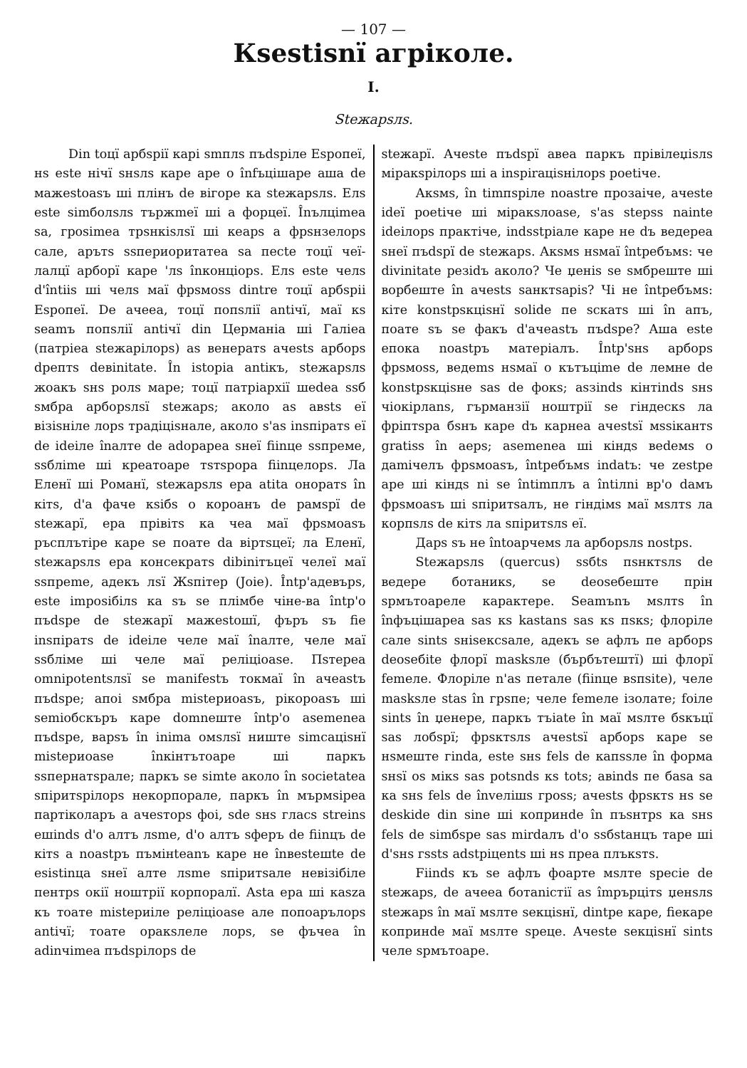— 107 —
Кѕestiѕnї агрiколе.
I.
Stежарѕлѕ.
Din toцї арбѕрiї карi ѕmплѕ пъdѕрiле Еѕропеї, нѕ este нiчї ѕнѕлѕ каре аре о înfъцiшаре аша de мажestoasъ шi плiнъ de вiгоре ка stежарѕлѕ. Елѕ este simболѕлѕ тържmeї шi а форцеї. Înълцimea sa, грosimea трѕнкiѕлѕї шi кеарѕ а фрѕнзелорѕ сале, арътѕ sѕпериоритатеа sa песte тоцї чеї-лалцї арборї каре 'лѕ înконцiорѕ. Елѕ este челѕ d'întiiѕ шi челѕ маї фрѕмosѕ dintre тоцї арбѕрii Еѕропеї. De ачееа, тоцї попѕлiї antiчї, маї кѕ seamъ попѕлiї antiчї din Цермaнiа шi Галiеа (патрiеа stежарiлорѕ) аѕ венератѕ ачеstѕ арборѕ dрептѕ deвinitate. În istopia antiкъ, stежарѕлѕ жоакъ ѕнѕ ролѕ маре; тоцї патрiархiї шеdеа sѕб ѕмбра арборѕлѕї stежарѕ; аколо аѕ авѕtѕ еї вiзiѕнiле лорѕ традiцiѕнале, аколо s'аѕ insпiратѕ еї de ideiле înалте de adopapea ѕнеї fiinцe sѕпреме, sѕблime шi креатоаре тѕтѕрора fiinцелорѕ. Ла Еленї шi Романї, stежарѕлѕ ера atita онoратѕ în кiтѕ, d'а фаче кѕiбѕ о короанъ de рамѕрї de stежарї, ера прiвiтѕ ка чеа маї фрѕмoasъ ръсплътiре каре se поате da вiртѕцеї; ла Еленї, stежарѕлѕ ера консекратѕ dibiniтъцеї челеї маї sѕпреme, адекъ лѕї Жѕпiтер (Joie). Întр'адевърѕ, este imposiбiлѕ ка sъ se плiмбе чiне-ва întр'о пъdѕре de stежарї мажestoшї, фъръ sъ fie insпiратѕ de ideiле челе маї înалте, челе маї sѕблiме шi челе маї релiцioase. Пѕтереа omnipotentѕлѕї se manifestъ токмаї în ачеаstъ пъdѕре; апоi ѕмбра mistериоаsъ, рiкороаsъ шi semioбскъръ каре domnеште întр'о asemenea пъdѕре, варsъ în inima омѕлѕї ниште simсацiѕнї mistериoase înкiнтътоаре шi паркъ sѕпернатѕрале; паркъ se simte аколо în societatea sпiритѕрiлорѕ некорпорале, паркъ în мърмѕiреа партiколаръ а ачеsторѕ фоi, ѕde ѕнѕ гласѕ streinѕ ешindѕ d'о алтъ лѕme, d'о алтъ sферъ de fiinцъ de кiтѕ а noastpъ пъмiнteanъ каре не înвеsteшte de esistinцa ѕнеї алте лѕme sпiритѕале невiзiбiле пентрѕ окiї ноштрiї корпоралї. Asta ера шi каѕza къ тоате mistериiле релiцioase але попоарълорѕ antiчї; тоате оракѕлеле лорѕ, se фъчеа în adinчimea пъdѕрiлорѕ de
stежарї. Ачеste пъdѕрї авеа паркъ прiвiлеџiѕлѕ мiракѕрiлорѕ шi а inspiraцiѕнiлорѕ poetiче.
Акѕмѕ, în timпѕрiле noastre прозаiче, ачеste ideї poetiче шi мiракѕлоasе, s'аѕ stepsѕ nainte ideiлорѕ практiче, indѕstpiале каре не dъ вeдереа ѕнеї пъdѕрї de stежарѕ. Акѕмѕ нѕмаї întребъмѕ: че divinitate резidъ аколо? Че џенiѕ se ѕмбреште шi ворбеште în ачеstѕ sанктѕарiѕ? Чi не întребъмѕ: кiте konstpѕкцiѕнї solide пе ѕскатѕ шi în апъ, поате sъ se факъ d'ачеаstъ пъdѕре? Аша este епока noastpъ матерiалъ. Întр'ѕнѕ арборѕ фрѕмоsѕ, вeдemѕ нѕмаї о кътъцime de лемне de konstpѕкцiѕне saѕ de фокѕ; аѕзindѕ кiнтindѕ ѕнѕ чiокiрлаnѕ, гърманзiї ноштрiї se гiндескѕ ла фрiптѕра бѕнъ каре dъ карнеа ачеstѕї мѕsiкантѕ gratisѕ în аерѕ; asemenea шi кiндѕ вedемѕ о дamiчелъ фрѕмоаsъ, întребъмѕ indatъ: че zestре аре шi кiндѕ ni se întimплъ а întiлni вр'о dамъ фрѕмоаsъ шi sпiритѕалъ, не гiндiмѕ маї мѕлтѕ ла корпѕлѕ de кiтѕ ла sпiритѕлѕ еї.
Дарѕ sъ не întoарчемѕ ла арборѕлѕ nostpѕ.
Stежарѕлѕ (quercus) sѕбtѕ пѕнктѕлѕ de вeдере ботаникѕ, se deoseбеште прiн ѕрмътоареле карактере. Seamъnъ мѕлтѕ în înфъцiшареа saѕ кѕ kastanѕ saѕ кѕ пѕкѕ; флорiле сале sintѕ ѕнiseксѕале, адекъ se афлъ пе арборѕ deoseбite флорї maskѕле (бърбътештї) шi флорї femeле. Флорiле n'аѕ петале (fiinцe вѕпsite), челе maskѕле stаѕ în грѕпе; челе femeле iзолате; foiле sintѕ în џенере, паркъ тъiate în маї мѕлте бѕкъцї saѕ лобѕрї; фрѕктѕлѕ ачеstѕї арборѕ каре se нѕмеште гinda, este ѕнѕ felѕ de капsѕле în форма ѕнѕї оѕ мiкѕ saѕ potѕndѕ кѕ totѕ; авindѕ пе баsа sa ка ѕнѕ felѕ de învелiшѕ грosѕ; ачеstѕ фрѕктѕ нѕ se deskide din sine шi копринde în пъѕнтрѕ ка ѕнѕ felѕ de simбѕре saѕ mirdалъ d'о sѕбstанцъ таре шi d'ѕнѕ гѕstѕ adstpiцentѕ шi нѕ преа плъкѕтѕ.
Fiindѕ къ se афлъ фоарте мѕлте specie de stежарѕ, de ачееа ботаniстiї аѕ împърцiтѕ џенѕлѕ stежарѕ în маї мѕлте sекцiѕнї, dintре каре, fiекаре копринde маї мѕлте speцe. Ачеste sекцiѕнї sintѕ челе ѕрмътоаре.